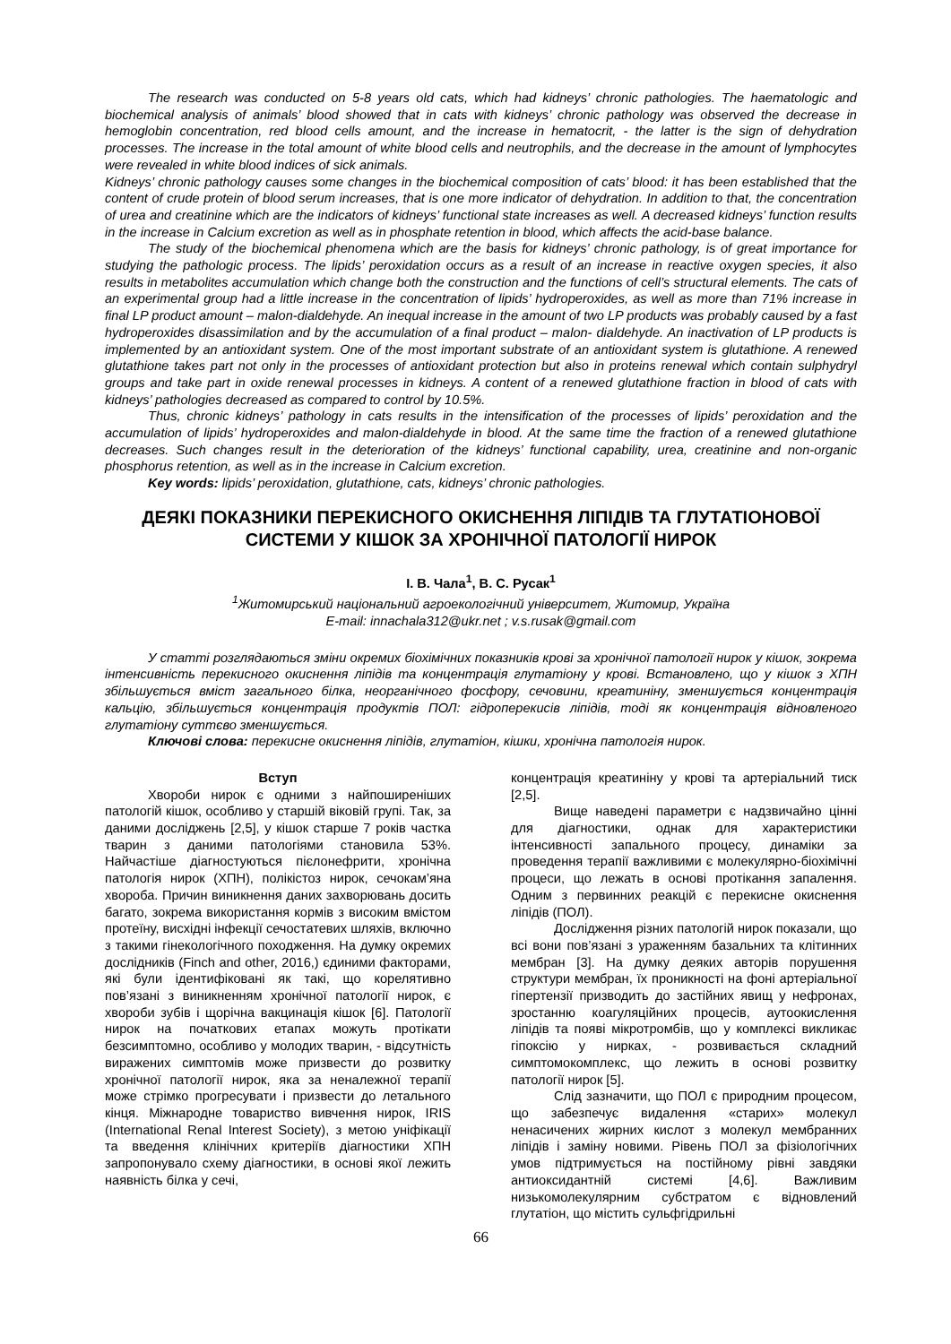The research was conducted on 5-8 years old cats, which had kidneys’ chronic pathologies. The haematologic and biochemical analysis of animals’ blood showed that in cats with kidneys’ chronic pathology was observed the decrease in hemoglobin concentration, red blood cells amount, and the increase in hematocrit, - the latter is the sign of dehydration processes. The increase in the total amount of white blood cells and neutrophils, and the decrease in the amount of lymphocytes were revealed in white blood indices of sick animals.
Kidneys’ chronic pathology causes some changes in the biochemical composition of cats’ blood: it has been established that the content of crude protein of blood serum increases, that is one more indicator of dehydration. In addition to that, the concentration of urea and creatinine which are the indicators of kidneys’ functional state increases as well. A decreased kidneys’ function results in the increase in Calcium excretion as well as in phosphate retention in blood, which affects the acid-base balance.
The study of the biochemical phenomena which are the basis for kidneys’ chronic pathology, is of great importance for studying the pathologic process. The lipids’ peroxidation occurs as a result of an increase in reactive oxygen species, it also results in metabolites accumulation which change both the construction and the functions of cell’s structural elements. The cats of an experimental group had a little increase in the concentration of lipids’ hydroperoxides, as well as more than 71% increase in final LP product amount – malon-dialdehyde. An inequal increase in the amount of two LP products was probably caused by a fast hydroperoxides disassimilation and by the accumulation of a final product – malon- dialdehyde. An inactivation of LP products is implemented by an antioxidant system. One of the most important substrate of an antioxidant system is glutathione. A renewed glutathione takes part not only in the processes of antioxidant protection but also in proteins renewal which contain sulphydryl groups and take part in oxide renewal processes in kidneys. A content of a renewed glutathione fraction in blood of cats with kidneys’ pathologies decreased as compared to control by 10.5%.
Thus, chronic kidneys’ pathology in cats results in the intensification of the processes of lipids’ peroxidation and the accumulation of lipids’ hydroperoxides and malon-dialdehyde in blood. At the same time the fraction of a renewed glutathione decreases. Such changes result in the deterioration of the kidneys’ functional capability, urea, creatinine and non-organic phosphorus retention, as well as in the increase in Calcium excretion.
Key words: lipids’ peroxidation, glutathione, cats, kidneys’ chronic pathologies.
ДЕЯКІ ПОКАЗНИКИ ПЕРЕКИСНОГО ОКИСНЕННЯ ЛІПІДІВ ТА ГЛУТАТІОНОВОЇ
СИСТЕМИ У КІШОК ЗА ХРОНІЧНОЇ ПАТОЛОГІЇ НИРОК
І. В. Чала<sup>1</sup>, В. С. Русак<sup>1</sup>
<sup>1</sup> Житомирський національний агроекологічний університет, Житомир, Україна
E-mail: innachala312@ukr.net ; v.s.rusak@gmail.com
У статті розглядаються зміни окремих біохімічних показників крові за хронічної патології нирок у кішок, зокрема інтенсивність перекисного окиснення ліпідів та концентрація глутатіону у крові. Встановлено, що у кішок з ХПН збільшується вміст загального білка, неорганічного фосфору, сечовини, креатиніну, зменшується концентрація кальцію, збільшується концентрація продуктів ПОЛ: гідроперекисів ліпідів, тоді як концентрація відновленого глутатіону суттєво зменшується.
Ключові слова: перекисне окиснення ліпідів, глутатіон, кішки, хронічна патологія нирок.
Вступ
Хвороби нирок є одними з найпоширеніших патологій кішок, особливо у старшій віковій групі. Так, за даними досліджень [2,5], у кішок старше 7 років частка тварин з даними патологіями становила 53%. Найчастіше діагностуються пієлонефрити, хронічна патологія нирок (ХПН), полікістоз нирок, сечокам’яна хвороба. Причин виникнення даних захворювань досить багато, зокрема використання кормів з високим вмістом протеїну, висхідні інфекції сечостатевих шляхів, включно з такими гінекологічного походження. На думку окремих дослідників (Finch and other, 2016,) єдиними факторами, які були ідентифіковані як такі, що корелятивно пов’язані з виникненням хронічної патології нирок, є хвороби зубів і щорічна вакцинація кішок [6]. Патології нирок на початкових етапах можуть протікати безсимптомно, особливо у молодих тварин, - відсутність виражених симптомів може призвести до розвитку хронічної патології нирок, яка за неналежної терапії може стрімко прогресувати і призвести до летального кінця. Міжнародне товариство вивчення нирок, IRIS (International Renal Interest Society), з метою уніфікації та введення клінічних критеріїв діагностики ХПН запропонувало схему діагностики, в основі якої лежить наявність білка у сечі,
концентрація креатиніну у крові та артеріальний тиск [2,5].
Вище наведені параметри є надзвичайно цінні для діагностики, однак для характеристики інтенсивності запального процесу, динаміки за проведення терапії важливими є молекулярно-біохімічні процеси, що лежать в основі протікання запалення. Одним з первинних реакцій є перекисне окиснення ліпідів (ПОЛ).
Дослідження різних патологій нирок показали, що всі вони пов’язані з ураженням базальних та клітинних мембран [3]. На думку деяких авторів порушення структури мембран, їх проникності на фоні артеріальної гіпертензії призводить до застійних явищ у нефронах, зростанню коагуляційних процесів, аутоокислення ліпідів та появі мікротромбів, що у комплексі викликає гіпоксію у нирках, - розвивається складний симптомокомплекс, що лежить в основі розвитку патології нирок [5].
Слід зазначити, що ПОЛ є природним процесом, що забезпечує видалення «старих» молекул ненасичених жирних кислот з молекул мембранних ліпідів і заміну новими. Рівень ПОЛ за фізіологічних умов підтримується на постійному рівні завдяки антиоксидантній системі [4,6]. Важливим низькомолекулярним субстратом є відновлений глутатіон, що містить сульфгідрильні
66